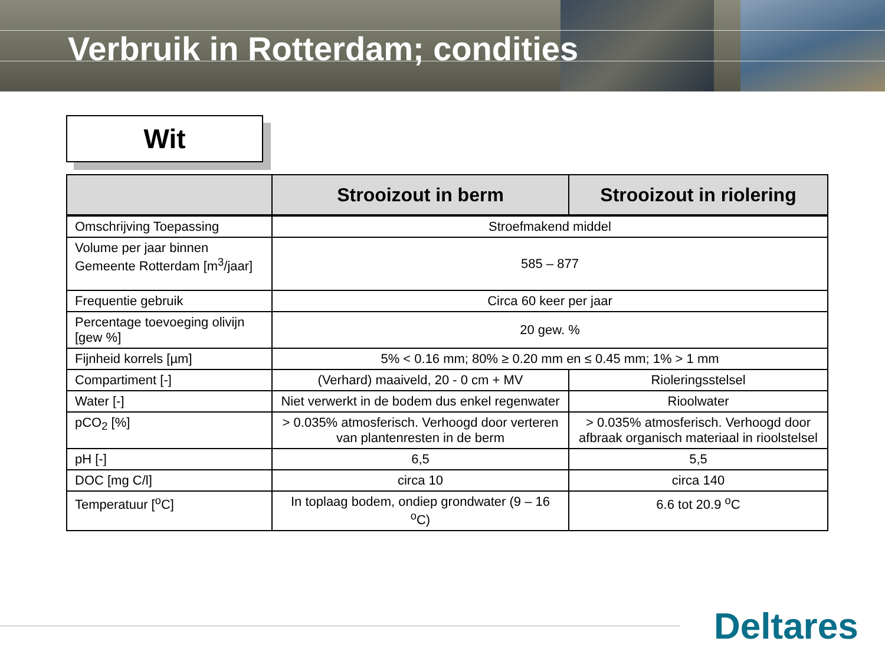Verbruik in Rotterdam; condities
Wit
| | Strooizout in berm | Strooizout in riolering |
| --- | --- | --- |
| Omschrijving Toepassing | Stroefmakend middel | |
| Volume per jaar binnen Gemeente Rotterdam [m<sup>3</sup>/jaar] | 585 – 877 | |
| Frequentie gebruik | Circa 60 keer per jaar | |
| Percentage toevoeging olivijn [gew %] | 20 gew. % | |
| Fijnheid korrels [µm] | 5% < 0.16 mm; 80% ≥ 0.20 mm en ≤ 0.45 mm; 1% > 1 mm | |
| Compartiment [-] | (Verhard) maaiveld, 20 - 0 cm + MV | Rioleringsstelsel |
| Water [-] | Niet verwerkt in de bodem dus enkel regenwater | Rioolwater |
| pCO<sub>2</sub> [%] | > 0.035% atmosferisch. Verhoogd door verteren van plantenresten in de berm | > 0.035% atmosferisch. Verhoogd door afbraak organisch materiaal in rioolstelsel |
| pH [-] | 6,5 | 5,5 |
| DOC [mg C/l] | circa 10 | circa 140 |
| Temperatuur [<sup>o</sup>C] | In toplaag bodem, ondiep grondwater (9 – 16 <sup>o</sup>C) | 6.6 tot 20.9 <sup>o</sup>C |
Deltares